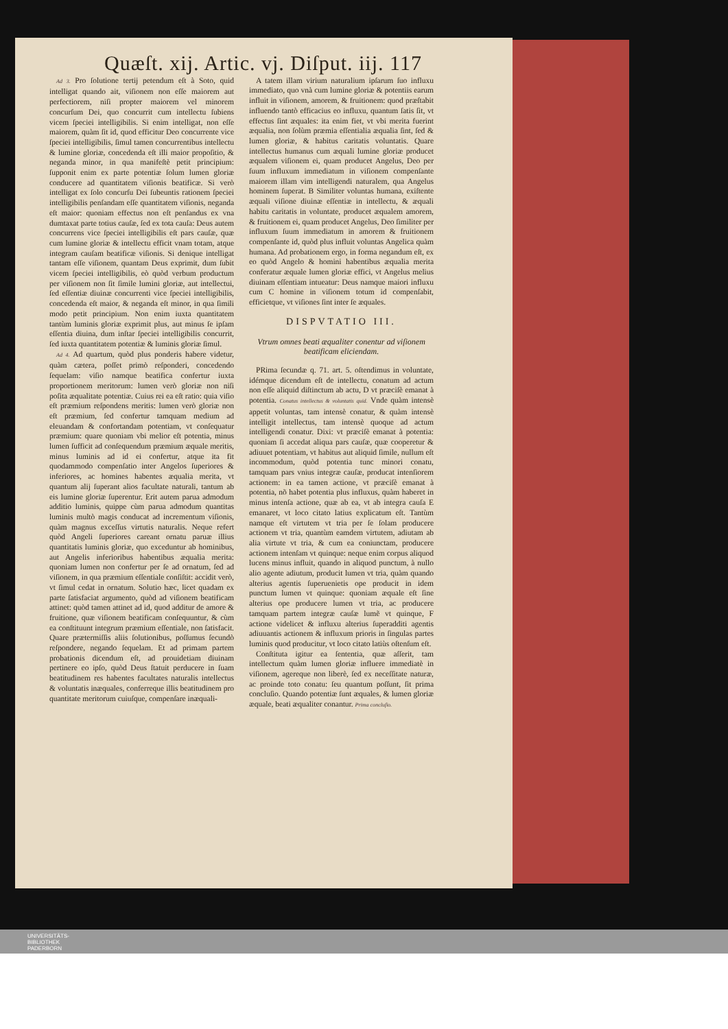Quæſt. xij. Artic. vj. Diſput. iij. 117
Ad 3. Pro ſolutione tertij petendum eſt à Soto, quid intelligat quando ait, viſionem non eſſe maiorem aut perfectiorem, niſi propter maiorem vel minorem concurſum Dei, quo concurrit cum intellectu ſubiens vicem ſpeciei intelligibilis. Si enim intelligat, non eſſe maiorem, quàm ſit id, quod efficitur Deo concurrente vice ſpeciei intelligibilis, ſimul tamen concurrentibus intellectu & lumine gloriæ, concedenda eſt illi maior propoſitio, & neganda minor, in qua manifeſtè petit principium: ſupponit enim ex parte potentiæ ſolum lumen gloriæ conducere ad quantitatem viſionis beatificæ. Si verò intelligat ex ſolo concurſu Dei ſubeuntis rationem ſpeciei intelligibilis penſandam eſſe quantitatem viſionis, neganda eſt maior: quoniam effectus non eſt penſandus ex vna dumtaxat parte totius cauſæ, ſed ex tota cauſa: Deus autem concurrens vice ſpeciei intelligibilis eſt pars cauſæ, quæ cum lumine gloriæ & intellectu efficit vnam totam, atque integram cauſam beatificæ viſionis. Si denique intelligat tantam eſſe viſionem, quantam Deus exprimit, dum ſubit vicem ſpeciei intelligibilis, eò quòd verbum productum per viſionem non ſit ſimile lumini gloriæ, aut intellectui, ſed eſſentiæ diuinæ concurrenti vice ſpeciei intelligibilis, concedenda eſt maior, & neganda eſt minor, in qua ſimili modo petit principium. Non enim iuxta quantitatem tantùm luminis gloriæ exprimit plus, aut minus ſe ipſam eſſentia diuina, dum inſtar ſpeciei intelligibilis concurrit, ſed iuxta quantitatem potentiæ & luminis gloriæ ſimul.
Ad 4. Ad quartum, quòd plus ponderis habere videtur, quàm cætera, poſſet primò reſponderi, concedendo ſequelam: viſio namque beatifica confertur iuxta proportionem meritorum: lumen verò gloriæ non niſi poſita æqualitate potentiæ. Cuius rei ea eſt ratio: quia viſio eſt præmium reſpondens meritis: lumen verò gloriæ non eſt præmium, ſed confertur tamquam medium ad eleuandam & confortandam potentiam, vt conſequatur præmium: quare quoniam vbi melior eſt potentia, minus lumen ſufficit ad conſequendum præmium æquale meritis, minus luminis ad id ei confertur, atque ita fit quodammodo compenſatio inter Angelos ſuperiores & inferiores, ac homines habentes æqualia merita, vt quantum alij ſuperant alios facultate naturali, tantum ab eis lumine gloriæ ſuperentur. Erit autem parua admodum additio luminis, quippe cùm parua admodum quantitas luminis multò magis conducat ad incrementum viſionis, quàm magnus exceſſus virtutis naturalis. Neque refert quòd Angeli ſuperiores careant ornatu paruæ illius quantitatis luminis gloriæ, quo exceduntur ab hominibus, aut Angelis inferioribus habentibus æqualia merita: quoniam lumen non confertur per ſe ad ornatum, ſed ad viſionem, in qua præmium eſſentiale conſiſtit: accidit verò, vt ſimul cedat in ornatum. Solutio hæc, licet quadam ex parte ſatisfaciat argumento, quòd ad viſionem beatificam attinet: quòd tamen attinet ad id, quod additur de amore & fruitione, quæ viſionem beatificam conſequuntur, & cùm ea conſtituunt integrum præmium eſſentiale, non ſatisfacit. Quare prætermiſſis aliis ſolutionibus, poſſumus ſecundò reſpondere, negando ſequelam. Et ad primam partem probationis dicendum eſt, ad prouidetiam diuinam pertinere eo ipſo, quòd Deus ſtatuit perducere in ſuam beatitudinem res habentes facultates naturalis intellectus & voluntatis inæquales, conferreque illis beatitudinem pro quantitate meritorum cuiuſque, compenſare inæquali-
A tatem illam virium naturalium ipſarum ſuo influxu immediato, quo vnà cum lumine gloriæ & potentiis earum influit in viſionem, amorem, & fruitionem: quod præſtabit influendo tantò efficacius eo influxu, quantum ſatis ſit, vt effectus ſint æquales: ita enim fiet, vt vbi merita fuerint æqualia, non ſolùm præmia eſſentialia æqualia ſint, ſed & lumen gloriæ, & habitus caritatis voluntatis. Quare intellectus humanus cum æquali lumine gloriæ producet æqualem viſionem ei, quam producet Angelus, Deo per ſuum influxum immediatum in viſionem compenſante maiorem illam vim intelligendi naturalem, qua Angelus hominem ſuperat. B Similiter voluntas humana, exiſtente æquali viſione diuinæ eſſentiæ in intellectu, & æquali habitu caritatis in voluntate, producet æqualem amorem, & fruitionem ei, quam producet Angelus, Deo ſimiliter per influxum ſuum immediatum in amorem & fruitionem compenſante id, quòd plus influit voluntas Angelica quàm humana. Ad probationem ergo, in forma negandum eſt, ex eo quòd Angelo & homini habentibus æqualia merita conferatur æquale lumen gloriæ effici, vt Angelus melius diuinam eſſentiam intueatur: Deus namque maiori influxu cum C homine in viſionem totum id compenſabit, efficietque, vt viſiones ſint inter ſe æquales.
DISPVTATIO III.
Vtrum omnes beati æqualiter conentur ad viſionem beatificam eliciendam.
PRima ſecundæ q. 71. art. 5. oſtendimus in voluntate, idémque dicendum eſt de intellectu, conatum ad actum non eſſe aliquid diſtinctum ab actu, D vt præciſè emanat à potentia. Conatus intellectus & voluntatis quid. Vnde quàm intensè appetit voluntas, tam intensè conatur, & quàm intensè intelligit intellectus, tam intensè quoque ad actum intelligendi conatur. Dixi: vt præciſè emanat à potentia: quoniam ſi accedat aliqua pars cauſæ, quæ cooperetur & adiuuet potentiam, vt habitus aut aliquid ſimile, nullum eſt incommodum, quòd potentia tunc minori conatu, tamquam pars vnius integræ cauſæ, producat intenſiorem actionem: in ea tamen actione, vt præciſè emanat à potentia, nõ habet potentia plus influxus, quàm haberet in minus intenſa actione, quæ ab ea, vt ab integra cauſa E emanaret, vt loco citato latius explicatum eſt. Tantùm namque eſt virtutem vt tria per ſe ſolam producere actionem vt tria, quantùm eamdem virtutem, adiutam ab alia virtute vt tria, & cum ea coniunctam, producere actionem intenſam vt quinque: neque enim corpus aliquod lucens minus influit, quando in aliquod punctum, à nullo alio agente adiutum, producit lumen vt tria, quàm quando alterius agentis ſuperuenietis ope producit in idem punctum lumen vt quinque: quoniam æquale eſt ſine alterius ope producere lumen vt tria, ac producere tamquam partem integræ cauſæ lumẽ vt quinque, F actione videlicet & influxu alterius ſuperadditi agentis adiuuantis actionem & influxum prioris in ſingulas partes luminis quod producitur, vt loco citato latiùs oſtenſum eſt.
Conſtituta igitur ea ſententia, quæ aſſerit, tam intellectum quàm lumen gloriæ influere immediatè in viſionem, agereque non liberè, ſed ex neceſſitate naturæ, ac proinde toto conatu: ſeu quantum poſſunt, ſit prima concluſio. Quando potentiæ ſunt æquales, & lumen gloriæ æquale, beati æqualiter conantur. Prima concluſio.
UNIVERSITÄTS-
BIBLIOTHEK
PADERBORN